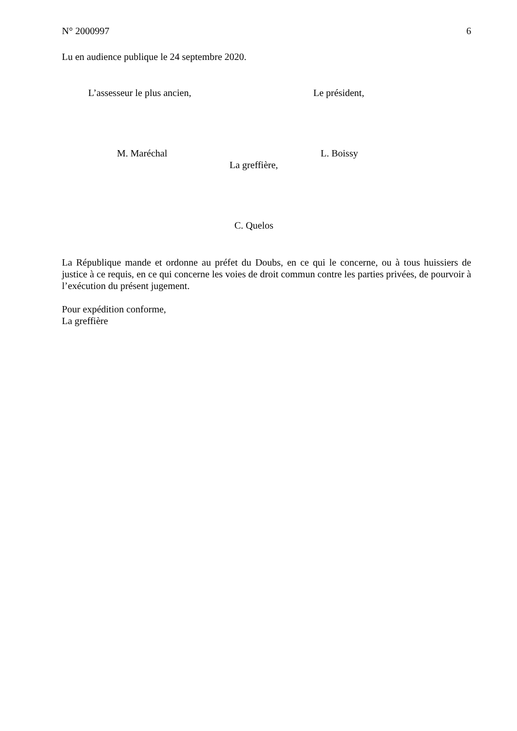N° 2000997 6
Lu en audience publique le 24 septembre 2020.
L’assesseur le plus ancien, Le président,
M. Maréchal L. Boissy
La greffière,
C. Quelos
La République mande et ordonne au préfet du Doubs, en ce qui le concerne, ou à tous huissiers de justice à ce requis, en ce qui concerne les voies de droit commun contre les parties privées, de pourvoir à l’exécution du présent jugement.
Pour expédition conforme,
La greffière